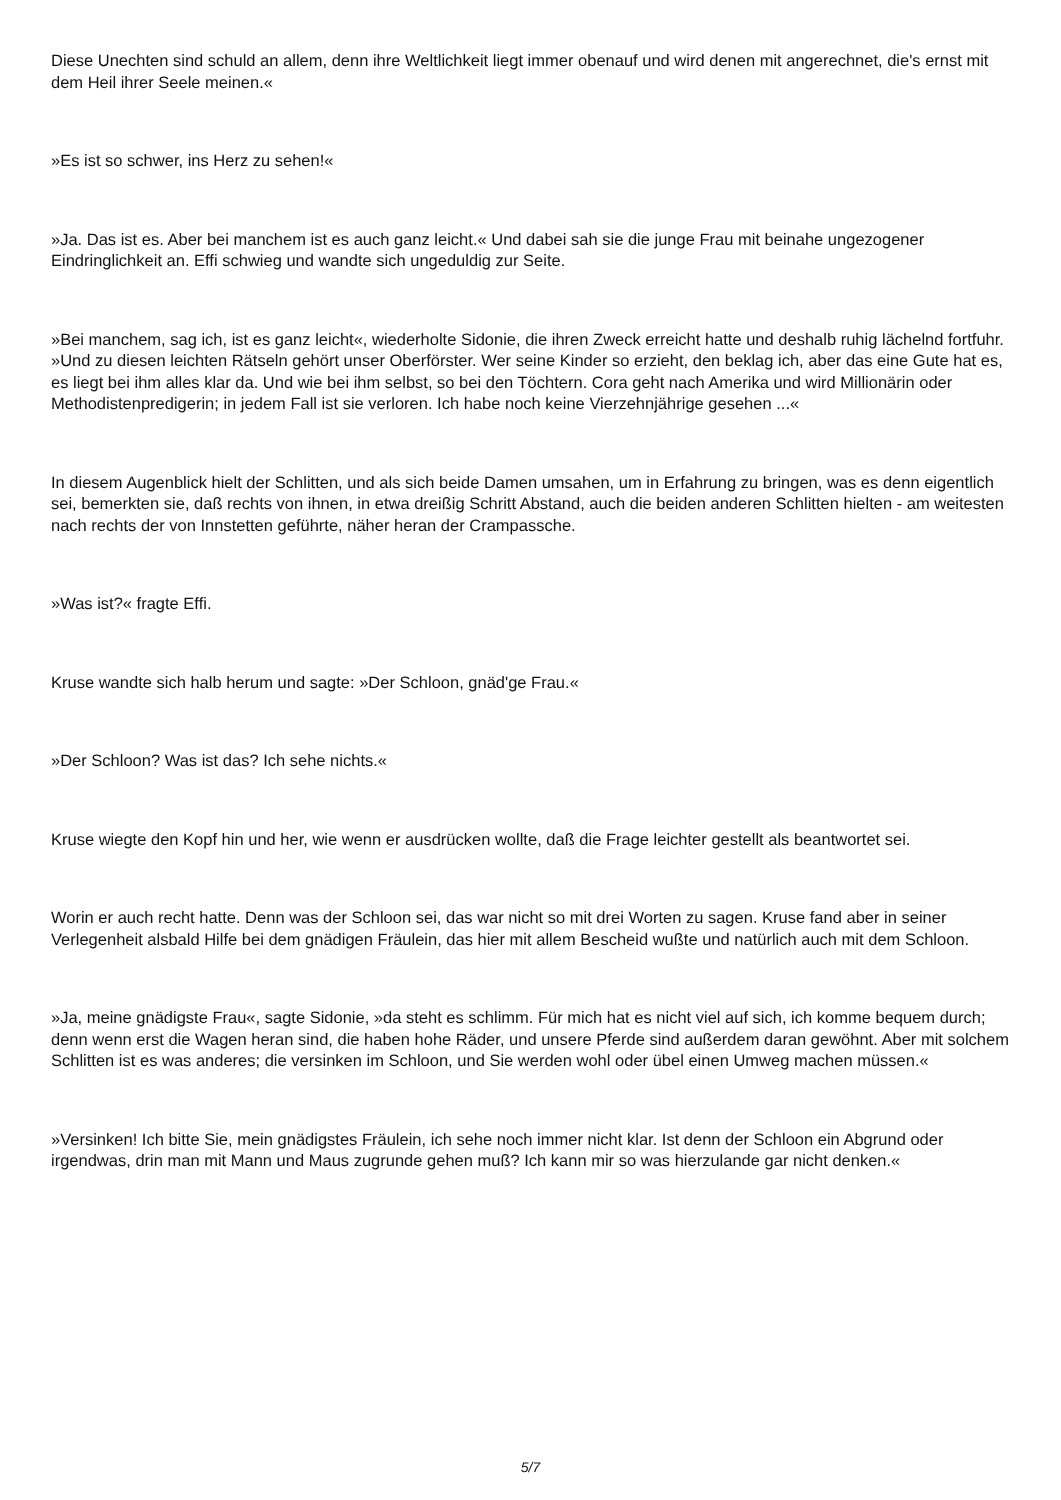Diese Unechten sind schuld an allem, denn ihre Weltlichkeit liegt immer obenauf und wird denen mit angerechnet, die's ernst mit dem Heil ihrer Seele meinen.«
»Es ist so schwer, ins Herz zu sehen!«
»Ja. Das ist es. Aber bei manchem ist es auch ganz leicht.« Und dabei sah sie die junge Frau mit beinahe ungezogener Eindringlichkeit an. Effi schwieg und wandte sich ungeduldig zur Seite.
»Bei manchem, sag ich, ist es ganz leicht«, wiederholte Sidonie, die ihren Zweck erreicht hatte und deshalb ruhig lächelnd fortfuhr. »Und zu diesen leichten Rätseln gehört unser Oberförster. Wer seine Kinder so erzieht, den beklag ich, aber das eine Gute hat es, es liegt bei ihm alles klar da. Und wie bei ihm selbst, so bei den Töchtern. Cora geht nach Amerika und wird Millionärin oder Methodistenpredigerin; in jedem Fall ist sie verloren. Ich habe noch keine Vierzehnjährige gesehen ...«
In diesem Augenblick hielt der Schlitten, und als sich beide Damen umsahen, um in Erfahrung zu bringen, was es denn eigentlich sei, bemerkten sie, daß rechts von ihnen, in etwa dreißig Schritt Abstand, auch die beiden anderen Schlitten hielten - am weitesten nach rechts der von Innstetten geführte, näher heran der Crampassche.
»Was ist?« fragte Effi.
Kruse wandte sich halb herum und sagte: »Der Schloon, gnäd'ge Frau.«
»Der Schloon? Was ist das? Ich sehe nichts.«
Kruse wiegte den Kopf hin und her, wie wenn er ausdrücken wollte, daß die Frage leichter gestellt als beantwortet sei.
Worin er auch recht hatte. Denn was der Schloon sei, das war nicht so mit drei Worten zu sagen. Kruse fand aber in seiner Verlegenheit alsbald Hilfe bei dem gnädigen Fräulein, das hier mit allem Bescheid wußte und natürlich auch mit dem Schloon.
»Ja, meine gnädigste Frau«, sagte Sidonie, »da steht es schlimm. Für mich hat es nicht viel auf sich, ich komme bequem durch; denn wenn erst die Wagen heran sind, die haben hohe Räder, und unsere Pferde sind außerdem daran gewöhnt. Aber mit solchem Schlitten ist es was anderes; die versinken im Schloon, und Sie werden wohl oder übel einen Umweg machen müssen.«
»Versinken! Ich bitte Sie, mein gnädigstes Fräulein, ich sehe noch immer nicht klar. Ist denn der Schloon ein Abgrund oder irgendwas, drin man mit Mann und Maus zugrunde gehen muß? Ich kann mir so was hierzulande gar nicht denken.«
5/7